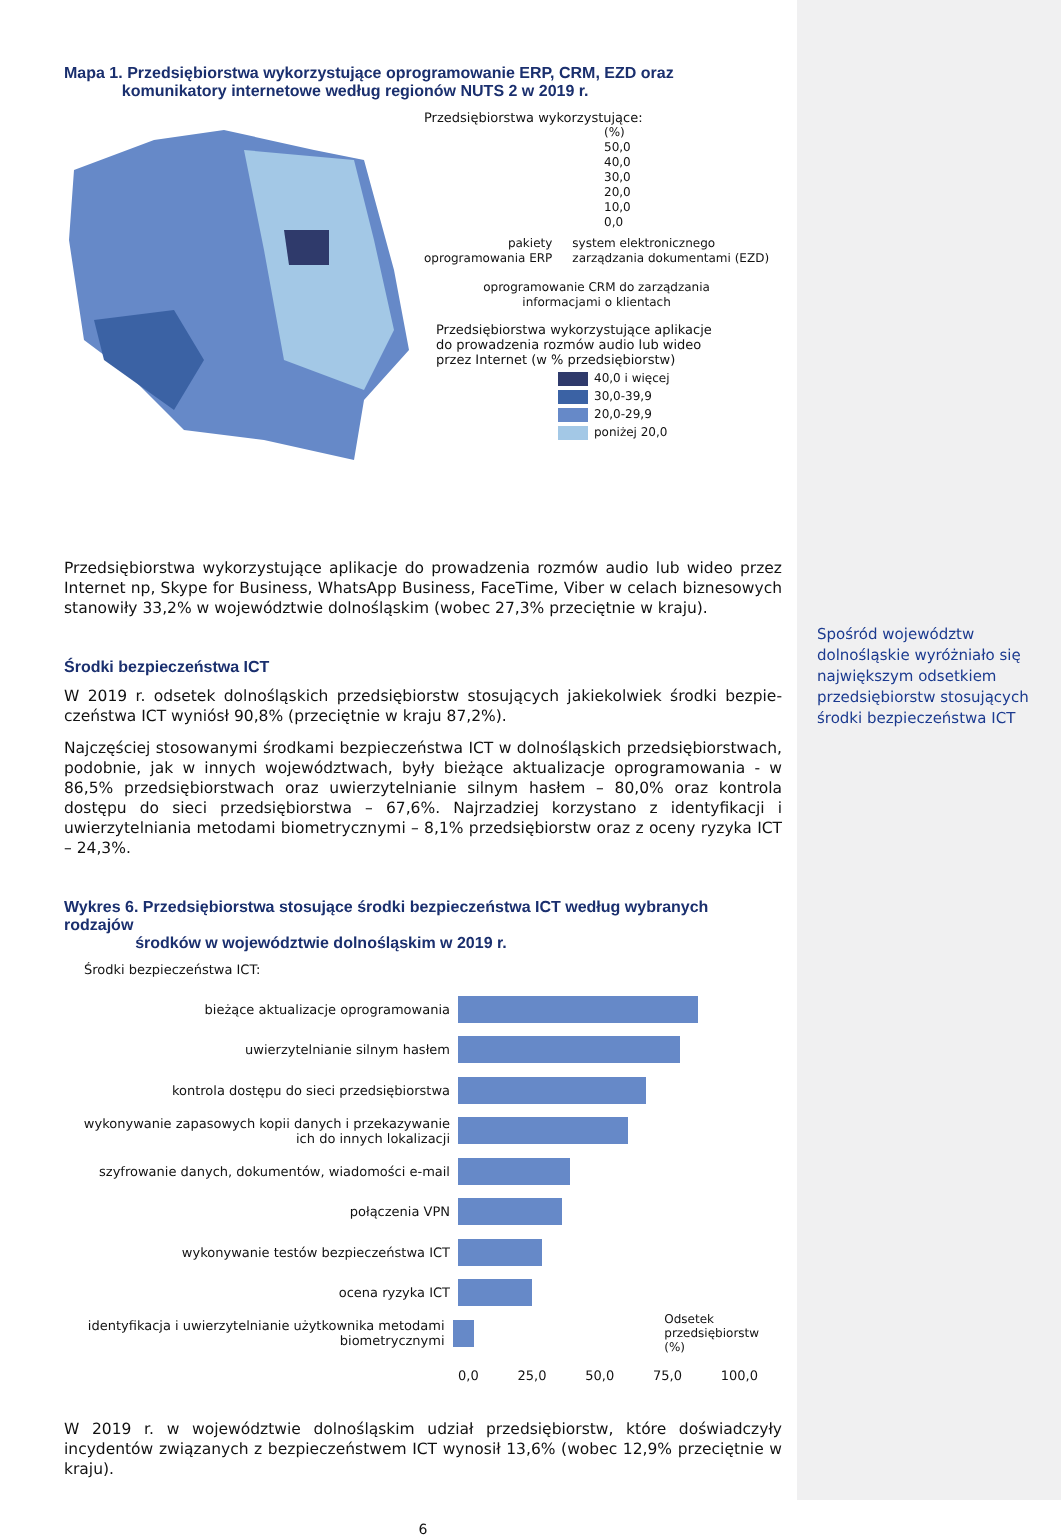Mapa 1. Przedsiębiorstwa wykorzystujące oprogramowanie ERP, CRM, EZD oraz
komunikatory internetowe według regionów NUTS 2 w 2019 r.
Przedsiębiorstwa wykorzystujące:
(%)
50,0
40,0
30,0
20,0
10,0
0,0
pakiety
oprogramowania ERP
system elektronicznego
zarządzania dokumentami (EZD)
oprogramowanie CRM do zarządzania
informacjami o klientach
Przedsiębiorstwa wykorzystujące aplikacje
do prowadzenia rozmów audio lub wideo
przez Internet (w % przedsiębiorstw)
40,0 i więcej
30,0-39,9
20,0-29,9
poniżej 20,0
Przedsiębiorstwa wykorzystujące aplikacje do prowadzenia rozmów audio lub wideo przez Internet np, Skype for Business, WhatsApp Business, FaceTime, Viber w celach biznesowych stanowiły 33,2% w województwie dolnośląskim (wobec 27,3% przeciętnie w kraju).
Środki bezpieczeństwa ICT
W 2019 r. odsetek dolnośląskich przedsiębiorstw stosujących jakiekolwiek środki bezpie­czeństwa ICT wyniósł 90,8% (przeciętnie w kraju 87,2%).
Najczęściej stosowanymi środkami bezpieczeństwa ICT w dolnośląskich przedsiębiorstwach, podobnie, jak w innych województwach, były bieżące aktualizacje oprogramowania - w 86,5% przedsiębiorstwach oraz uwierzytelnianie silnym hasłem – 80,0% oraz kontrola dostępu do sieci przedsiębiorstwa – 67,6%. Najrzadziej korzystano z identyfikacji i uwierzytelniania metodami biometrycznymi – 8,1% przedsiębiorstw oraz z oceny ryzyka ICT – 24,3%.
Wykres 6. Przedsiębiorstwa stosujące środki bezpieczeństwa ICT według wybranych rodzajów
środków w województwie dolnośląskim w 2019 r.
Środki bezpieczeństwa ICT:
bieżące aktualizacje oprogramowania
uwierzytelnianie silnym hasłem
kontrola dostępu do sieci przedsiębiorstwa
wykonywanie zapasowych kopii danych i przekazywanie ich do innych lokalizacji
szyfrowanie danych, dokumentów, wiadomości e-mail
połączenia VPN
wykonywanie testów bezpieczeństwa ICT
ocena ryzyka ICT
identyfikacja i uwierzytelnianie użytkownika metodami biometrycznymi
Odsetek
przedsiębiorstw (%)
0,0 25,0 50,0 75,0 100,0
W 2019 r. w województwie dolnośląskim udział przedsiębiorstw, które doświadczyły incydentów związanych z bezpieczeństwem ICT wynosił 13,6% (wobec 12,9% przeciętnie w kraju).
6
Spośród województw dolnośląskie wyróżniało się największym odsetkiem przedsiębiorstw stosujących środki bezpieczeństwa ICT